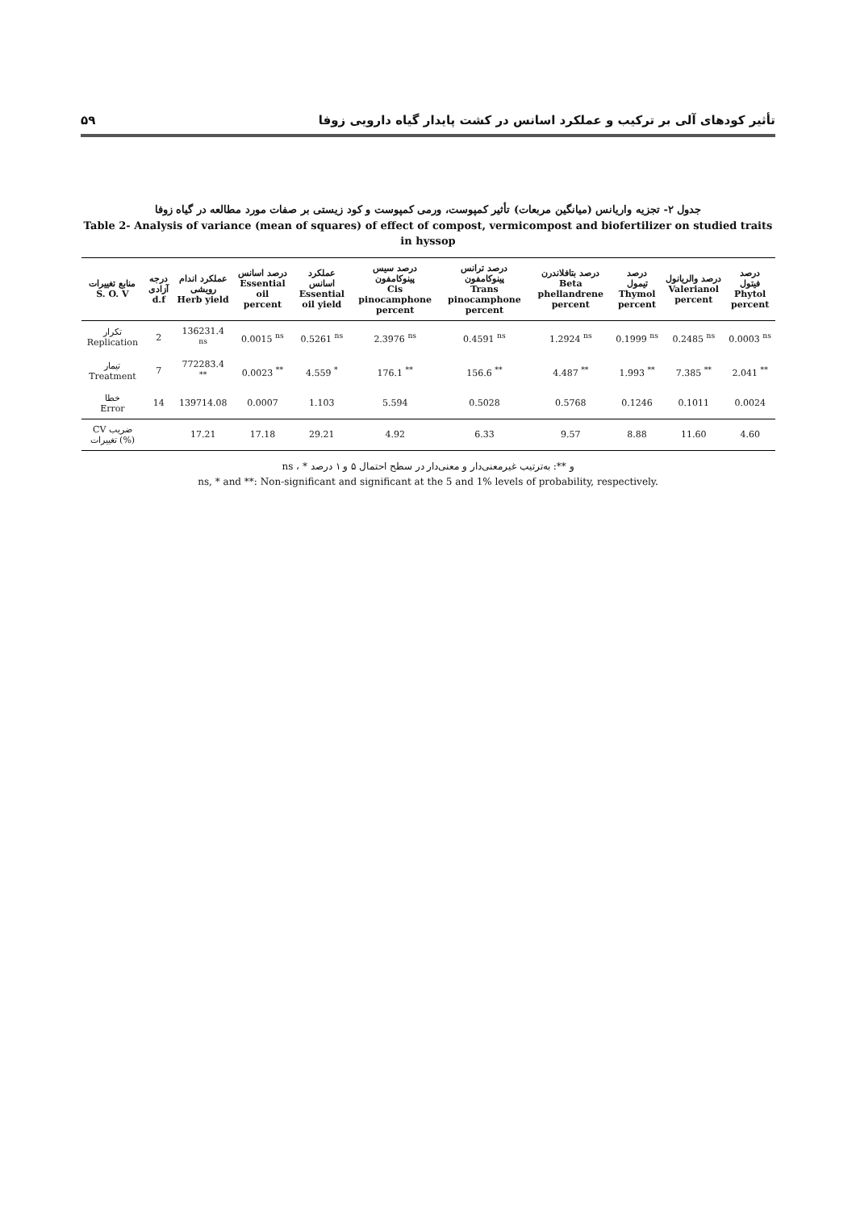تأثیر کودهای آلی بر ترکیب و عملکرد اسانس در کشت پایدار گیاه دارویی زوفا ۵۹
جدول ۲- تجزیه واریانس (میانگین مربعات) تأثیر کمپوست، ورمی کمپوست و کود زیستی بر صفات مورد مطالعه در گیاه زوفا
Table 2- Analysis of variance (mean of squares) of effect of compost, vermicompost and biofertilizer on studied traits in hyssop
| منابع تغییرات S. O. V | درجه آزادی d.f | عملکرد اندام رویشی Herb yield | درصد اسانس Essential oil percent | عملکرد اسانس Essential oil yield | درصد سیس پینوکامفون Cis pinocamphone percent | درصد ترانس پینوکامفون Trans pinocamphone percent | درصد بتافلاندرن Beta phellandrene percent | درصد تیمول Thymol percent | درصد والریانول Valerianol percent | درصد فیتول Phytol percent |
| --- | --- | --- | --- | --- | --- | --- | --- | --- | --- | --- |
| تکرار Replication | 2 | 136231.4 <sup>ns</sup> | 0.0015 <sup>ns</sup> | 0.5261 <sup>ns</sup> | 2.3976 <sup>ns</sup> | 0.4591 <sup>ns</sup> | 1.2924 <sup>ns</sup> | 0.1999 <sup>ns</sup> | 0.2485 <sup>ns</sup> | 0.0003 <sup>ns</sup> |
| تیمار Treatment | 7 | 772283.4 <sup>**</sup> | 0.0023 <sup>**</sup> | 4.559 <sup>*</sup> | 176.1 <sup>**</sup> | 156.6 <sup>**</sup> | 4.487 <sup>**</sup> | 1.993 <sup>**</sup> | 7.385 <sup>**</sup> | 2.041 <sup>**</sup> |
| خطا Error | 14 | 139714.08 | 0.0007 | 1.103 | 5.594 | 0.5028 | 0.5768 | 0.1246 | 0.1011 | 0.0024 |
| CV ضریب تغییرات (%) | | 17.21 | 17.18 | 29.21 | 4.92 | 6.33 | 9.57 | 8.88 | 11.60 | 4.60 |
ns ، * و **: به‌ترتیب غیرمعنی‌دار و معنی‌دار در سطح احتمال ۵ و ۱ درصد
ns, * and **: Non-significant and significant at the 5 and 1% levels of probability, respectively.